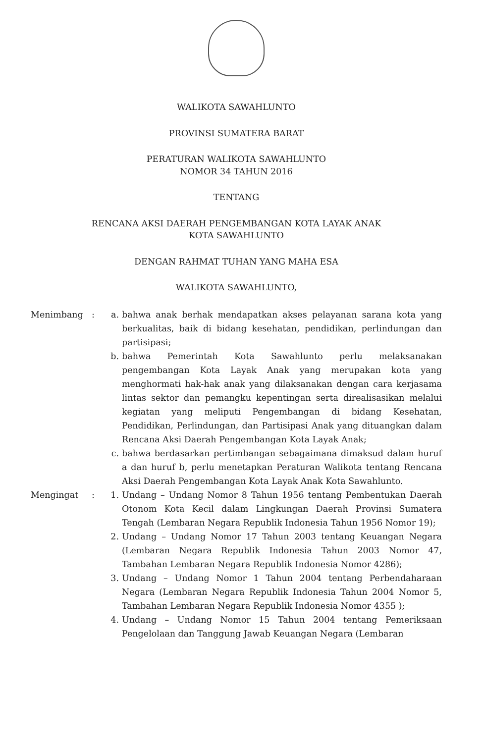WALIKOTA SAWAHLUNTO
PROVINSI SUMATERA BARAT
PERATURAN WALIKOTA SAWAHLUNTO
NOMOR 34 TAHUN 2016
TENTANG
RENCANA AKSI DAERAH PENGEMBANGAN KOTA LAYAK ANAK
KOTA SAWAHLUNTO
DENGAN RAHMAT TUHAN YANG MAHA ESA
WALIKOTA SAWAHLUNTO,
Menimbang : a. bahwa anak berhak mendapatkan akses pelayanan sarana kota yang berkualitas, baik di bidang kesehatan, pendidikan, perlindungan dan partisipasi;
b. bahwa Pemerintah Kota Sawahlunto perlu melaksanakan pengembangan Kota Layak Anak yang merupakan kota yang menghormati hak-hak anak yang dilaksanakan dengan cara kerjasama lintas sektor dan pemangku kepentingan serta direalisasikan melalui kegiatan yang meliputi Pengembangan di bidang Kesehatan, Pendidikan, Perlindungan, dan Partisipasi Anak yang dituangkan dalam Rencana Aksi Daerah Pengembangan Kota Layak Anak;
c. bahwa berdasarkan pertimbangan sebagaimana dimaksud dalam huruf a dan huruf b, perlu menetapkan Peraturan Walikota tentang Rencana Aksi Daerah Pengembangan Kota Layak Anak Kota Sawahlunto.
Mengingat : 1. Undang – Undang Nomor 8 Tahun 1956 tentang Pembentukan Daerah Otonom Kota Kecil dalam Lingkungan Daerah Provinsi Sumatera Tengah (Lembaran Negara Republik Indonesia Tahun 1956 Nomor 19);
2. Undang – Undang Nomor 17 Tahun 2003 tentang Keuangan Negara (Lembaran Negara Republik Indonesia Tahun 2003 Nomor 47, Tambahan Lembaran Negara Republik Indonesia Nomor 4286);
3. Undang – Undang Nomor 1 Tahun 2004 tentang Perbendaharaan Negara (Lembaran Negara Republik Indonesia Tahun 2004 Nomor 5, Tambahan Lembaran Negara Republik Indonesia Nomor 4355 );
4. Undang – Undang Nomor 15 Tahun 2004 tentang Pemeriksaan Pengelolaan dan Tanggung Jawab Keuangan Negara (Lembaran